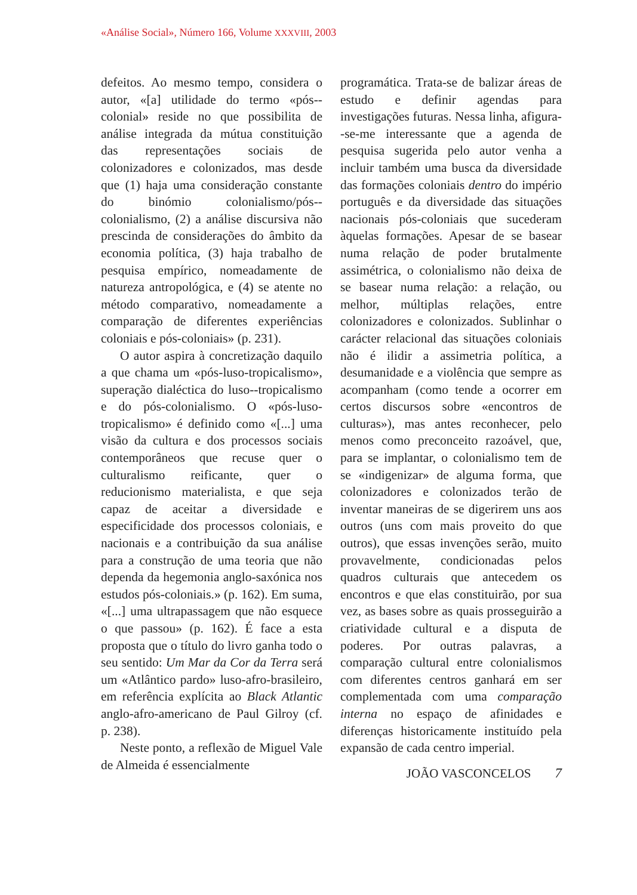«Análise Social», Número 166, Volume XXXVIII, 2003
defeitos. Ao mesmo tempo, considera o autor, «[a] utilidade do termo «pós--colonial» reside no que possibilita de análise integrada da mútua constituição das representações sociais de colonizadores e colonizados, mas desde que (1) haja uma consideração constante do binómio colonialismo/pós--colonialismo, (2) a análise discursiva não prescinda de considerações do âmbito da economia política, (3) haja trabalho de pesquisa empírico, nomeadamente de natureza antropológica, e (4) se atente no método comparativo, nomeadamente a comparação de diferentes experiências coloniais e pós-coloniais» (p. 231).
O autor aspira à concretização daquilo a que chama um «pós-luso-tropicalismo», superação dialéctica do luso--tropicalismo e do pós-colonialismo. O «pós-luso-tropicalismo» é definido como «[...] uma visão da cultura e dos processos sociais contemporâneos que recuse quer o culturalismo reificante, quer o reducionismo materialista, e que seja capaz de aceitar a diversidade e especificidade dos processos coloniais, e nacionais e a contribuição da sua análise para a construção de uma teoria que não dependa da hegemonia anglo-saxónica nos estudos pós-coloniais.» (p. 162). Em suma, «[...] uma ultrapassagem que não esquece o que passou» (p. 162). É face a esta proposta que o título do livro ganha todo o seu sentido: Um Mar da Cor da Terra será um «Atlântico pardo» luso-afro-brasileiro, em referência explícita ao Black Atlantic anglo-afro-americano de Paul Gilroy (cf. p. 238).
Neste ponto, a reflexão de Miguel Vale de Almeida é essencialmente
programática. Trata-se de balizar áreas de estudo e definir agendas para investigações futuras. Nessa linha, afigura--se-me interessante que a agenda de pesquisa sugerida pelo autor venha a incluir também uma busca da diversidade das formações coloniais dentro do império português e da diversidade das situações nacionais pós-coloniais que sucederam àquelas formações. Apesar de se basear numa relação de poder brutalmente assimétrica, o colonialismo não deixa de se basear numa relação: a relação, ou melhor, múltiplas relações, entre colonizadores e colonizados. Sublinhar o carácter relacional das situações coloniais não é ilidir a assimetria política, a desumanidade e a violência que sempre as acompanham (como tende a ocorrer em certos discursos sobre «encontros de culturas»), mas antes reconhecer, pelo menos como preconceito razoável, que, para se implantar, o colonialismo tem de se «indigenizar» de alguma forma, que colonizadores e colonizados terão de inventar maneiras de se digerirem uns aos outros (uns com mais proveito do que outros), que essas invenções serão, muito provavelmente, condicionadas pelos quadros culturais que antecedem os encontros e que elas constituirão, por sua vez, as bases sobre as quais prosseguirão a criatividade cultural e a disputa de poderes. Por outras palavras, a comparação cultural entre colonialismos com diferentes centros ganhará em ser complementada com uma comparação interna no espaço de afinidades e diferenças historicamente instituído pela expansão de cada centro imperial.
JOÃO VASCONCELOS 7